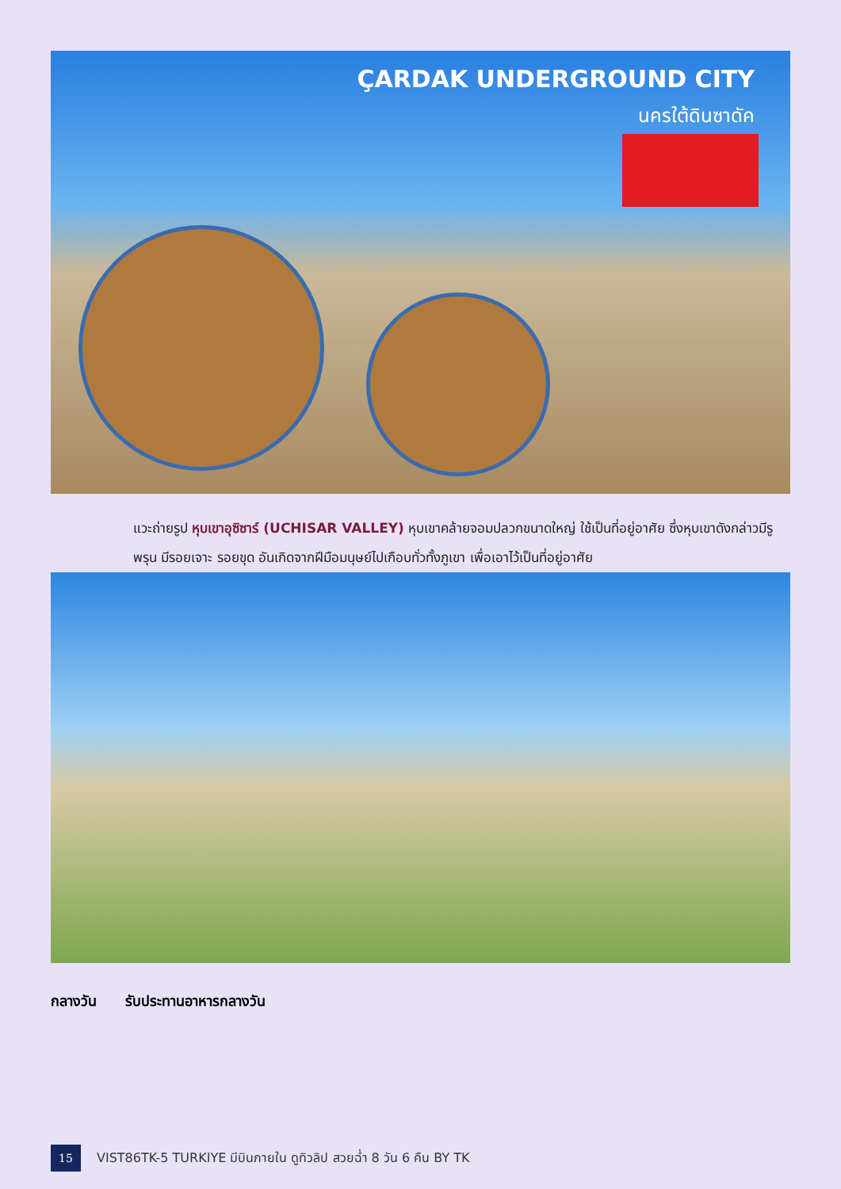ÇARDAK UNDERGROUND CITY
นครใต้ดินซาดัค
แวะถ่ายรูป หุบเขาอุซิซาร์ (UCHISAR VALLEY) หุบเขาคล้ายจอมปลวกขนาดใหญ่ ใช้เป็นที่อยู่อาศัย ซึ่งหุบเขาดังกล่าวมีรูพรุน มีรอยเจาะ รอยขุด อันเกิดจากฝีมือมนุษย์ไปเกือบทั่วทั้งภูเขา เพื่อเอาไว้เป็นที่อยู่อาศัย
กลางวัน รับประทานอาหารกลางวัน
15
VIST86TK-5 TURKIYE มีบินภายใน ดูทิวลิป สวยฉ่ำ 8 วัน 6 คืน BY TK